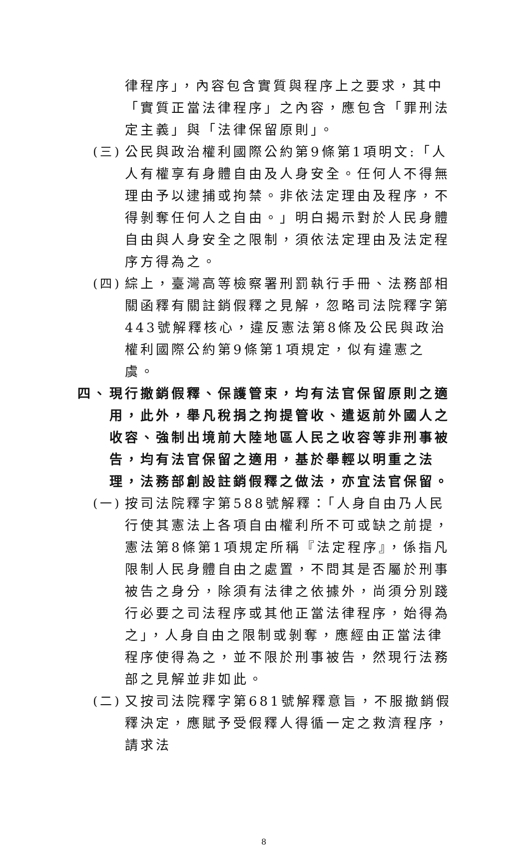律程序」，內容包含實質與程序上之要求，其中「實質正當法律程序」之內容，應包含「罪刑法定主義」與「法律保留原則」。
(三)
公民與政治權利國際公約第9條第1項明文:「人人有權享有身體自由及人身安全。任何人不得無理由予以逮捕或拘禁。非依法定理由及程序，不得剝奪任何人之自由。」明白揭示對於人民身體自由與人身安全之限制，須依法定理由及法定程序方得為之。
(四)
綜上，臺灣高等檢察署刑罰執行手冊、法務部相關函釋有關註銷假釋之見解，忽略司法院釋字第443號解釋核心，違反憲法第8條及公民與政治權利國際公約第9條第1項規定，似有違憲之虞。
四、 現行撤銷假釋、保護管束，均有法官保留原則之適用，此外，舉凡稅捐之拘提管收、遣返前外國人之收容、強制出境前大陸地區人民之收容等非刑事被告，均有法官保留之適用，基於舉輕以明重之法理，法務部創設註銷假釋之做法，亦宜法官保留。
(一)
按司法院釋字第588號解釋：「人身自由乃人民行使其憲法上各項自由權利所不可或缺之前提，憲法第8條第1項規定所稱『法定程序』，係指凡限制人民身體自由之處置，不問其是否屬於刑事被告之身分，除須有法律之依據外，尚須分別踐行必要之司法程序或其他正當法律程序，始得為之」，人身自由之限制或剝奪，應經由正當法律程序使得為之，並不限於刑事被告，然現行法務部之見解並非如此。
(二)
又按司法院釋字第681號解釋意旨，不服撤銷假釋決定，應賦予受假釋人得循一定之救濟程序，請求法
8